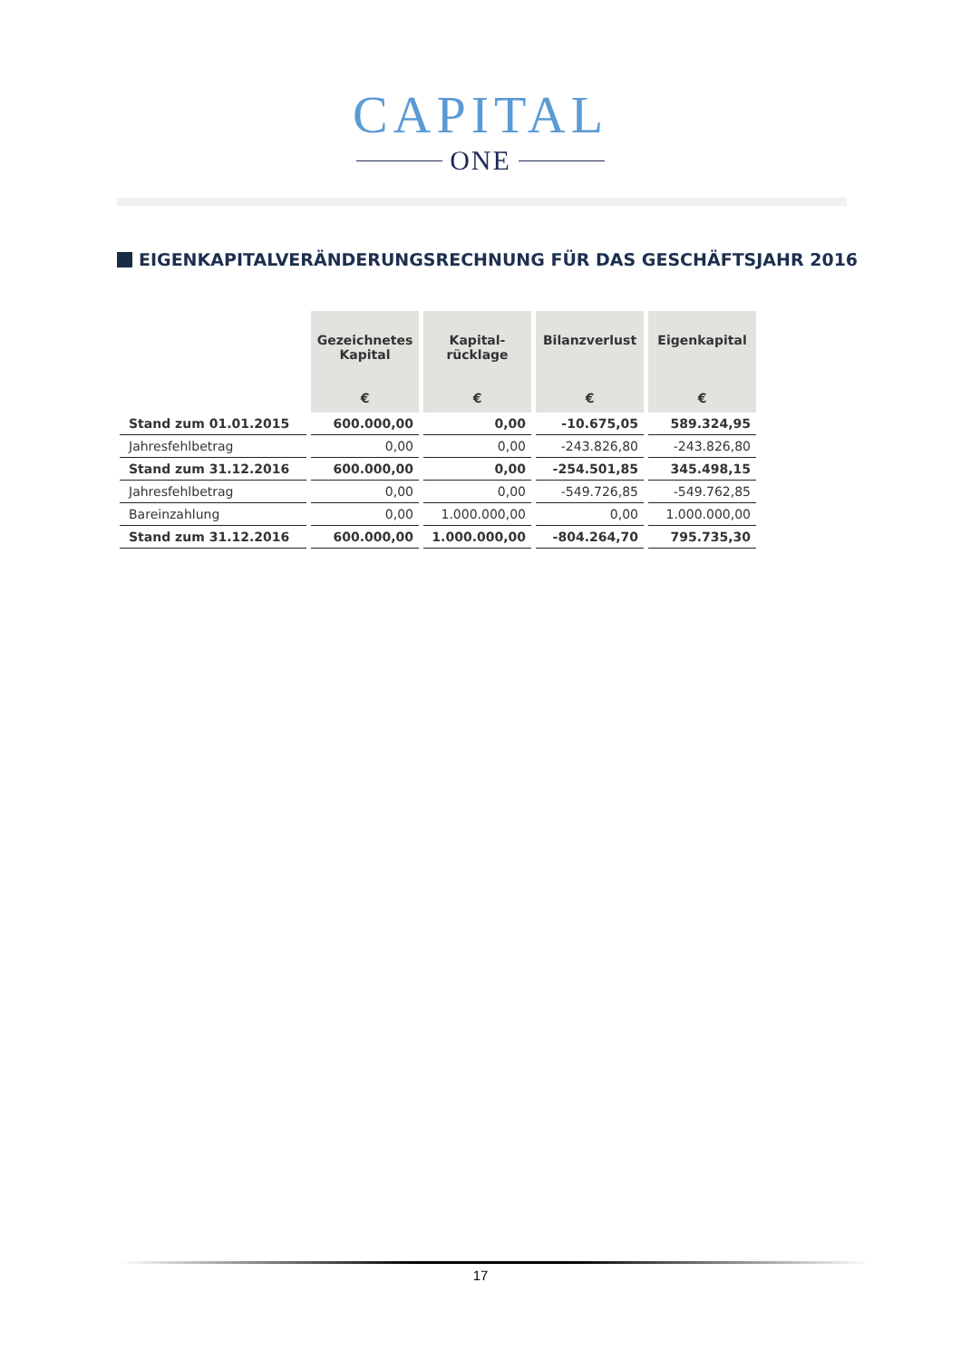CAPITAL
ONE
EIGENKAPITALVERÄNDERUNGSRECHNUNG FÜR DAS GESCHÄFTSJAHR 2016
| | Gezeichnetes Kapital € | Kapital- rücklage € | Bilanzverlust € | Eigenkapital € |
| --- | --- | --- | --- | --- |
| Stand zum 01.01.2015 | 600.000,00 | 0,00 | -10.675,05 | 589.324,95 |
| Jahresfehlbetrag | 0,00 | 0,00 | -243.826,80 | -243.826,80 |
| Stand zum 31.12.2016 | 600.000,00 | 0,00 | -254.501,85 | 345.498,15 |
| Jahresfehlbetrag | 0,00 | 0,00 | -549.726,85 | -549.762,85 |
| Bareinzahlung | 0,00 | 1.000.000,00 | 0,00 | 1.000.000,00 |
| Stand zum 31.12.2016 | 600.000,00 | 1.000.000,00 | -804.264,70 | 795.735,30 |
17